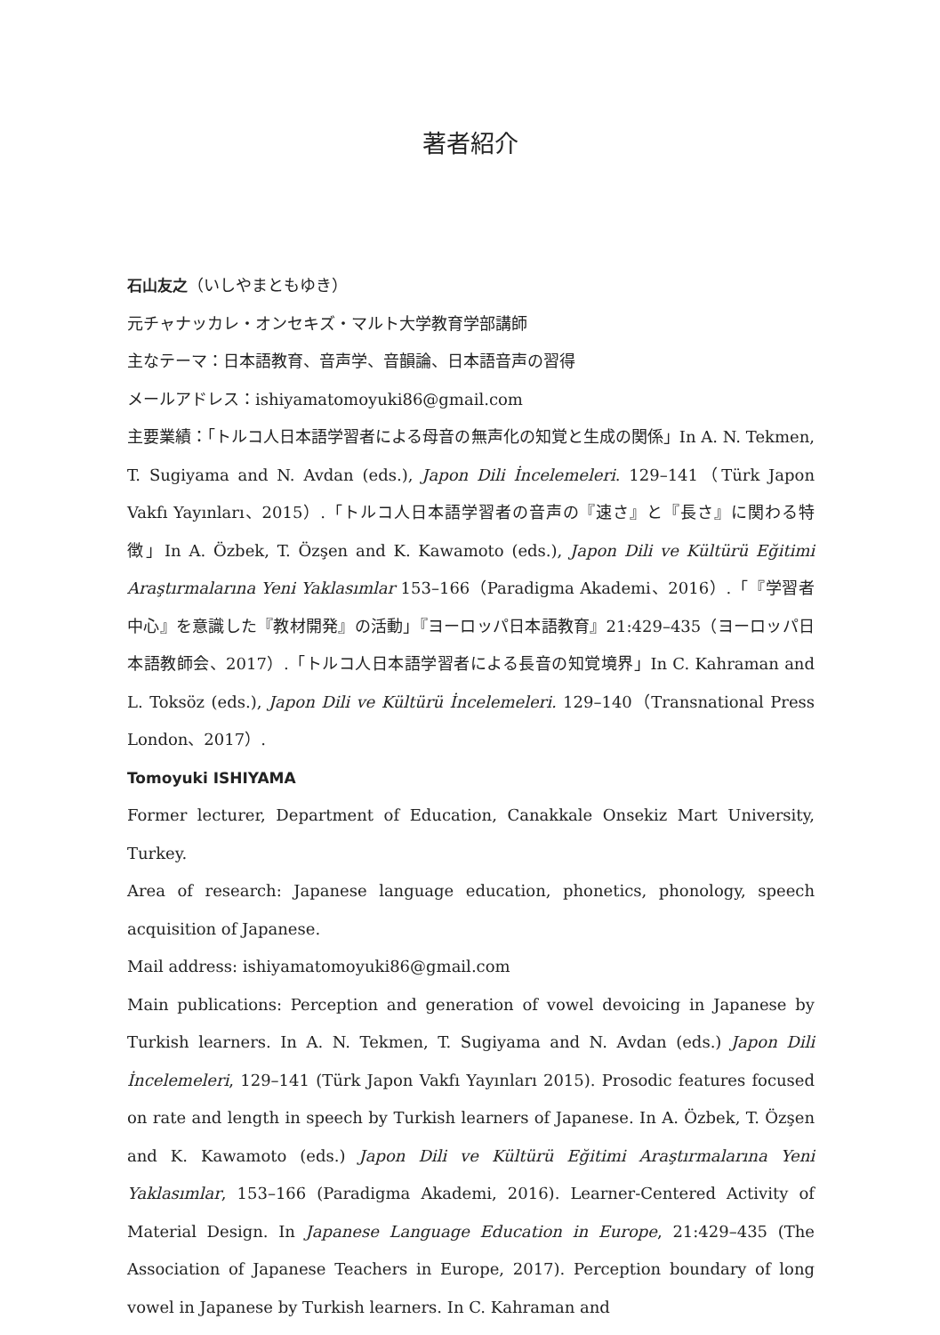著者紹介
石山友之（いしやまともゆき）
元チャナッカレ・オンセキズ・マルト大学教育学部講師
主なテーマ：日本語教育、音声学、音韻論、日本語音声の習得
メールアドレス：ishiyamatomoyuki86@gmail.com
主要業績：「トルコ人日本語学習者による母音の無声化の知覚と生成の関係」In A. N. Tekmen, T. Sugiyama and N. Avdan (eds.), Japon Dili İncelemeleri. 129–141（Türk Japon Vakfı Yayınları、2015）.「トルコ人日本語学習者の音声の『速さ』と『長さ』に関わる特徴」In A. Özbek, T. Özşen and K. Kawamoto (eds.), Japon Dili ve Kültürü Eğitimi Araştırmalarına Yeni Yaklasımlar 153–166（Paradigma Akademi、2016）.「『学習者中心』を意識した『教材開発』の活動」『ヨーロッパ日本語教育』21:429–435（ヨーロッパ日本語教師会、2017）.「トルコ人日本語学習者による長音の知覚境界」In C. Kahraman and L. Toksöz (eds.), Japon Dili ve Kültürü İncelemeleri. 129–140（Transnational Press London、2017）.
Tomoyuki ISHIYAMA
Former lecturer, Department of Education, Canakkale Onsekiz Mart University, Turkey.
Area of research: Japanese language education, phonetics, phonology, speech acquisition of Japanese.
Mail address: ishiyamatomoyuki86@gmail.com
Main publications: Perception and generation of vowel devoicing in Japanese by Turkish learners. In A. N. Tekmen, T. Sugiyama and N. Avdan (eds.) Japon Dili İncelemeleri, 129–141 (Türk Japon Vakfı Yayınları 2015). Prosodic features focused on rate and length in speech by Turkish learners of Japanese. In A. Özbek, T. Özşen and K. Kawamoto (eds.) Japon Dili ve Kültürü Eğitimi Araştırmalarına Yeni Yaklasımlar, 153–166 (Paradigma Akademi, 2016). Learner-Centered Activity of Material Design. In Japanese Language Education in Europe, 21:429–435 (The Association of Japanese Teachers in Europe, 2017). Perception boundary of long vowel in Japanese by Turkish learners. In C. Kahraman and